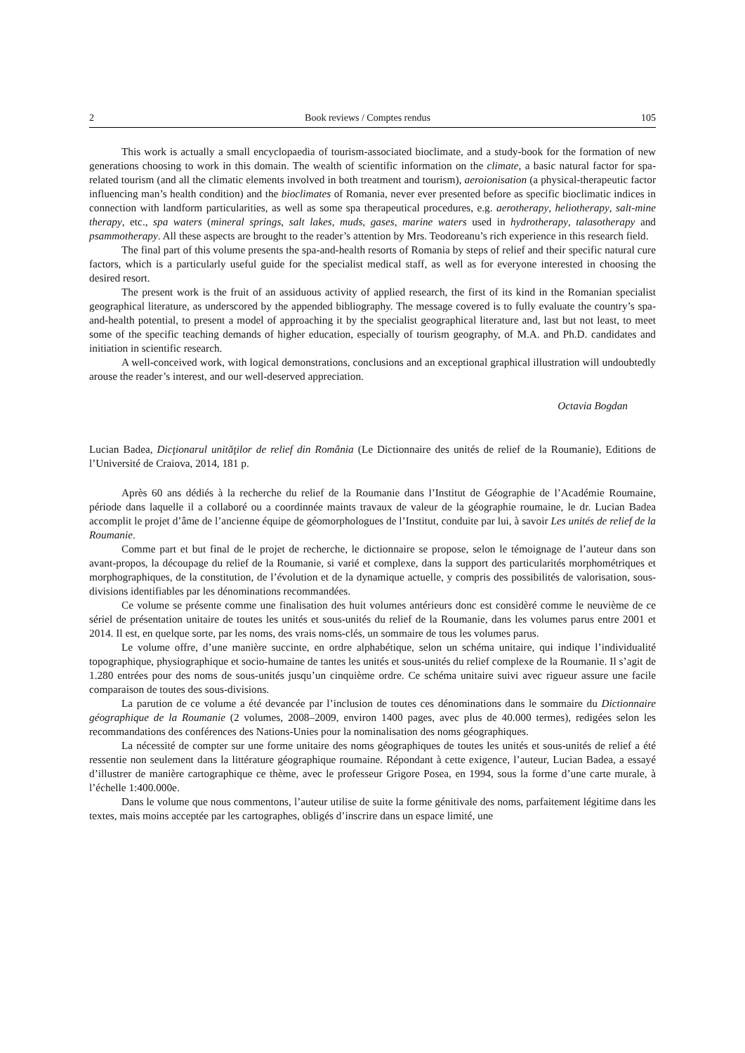2 Book reviews / Comptes rendus 105
This work is actually a small encyclopaedia of tourism-associated bioclimate, and a study-book for the formation of new generations choosing to work in this domain. The wealth of scientific information on the climate, a basic natural factor for spa-related tourism (and all the climatic elements involved in both treatment and tourism), aeroionisation (a physical-therapeutic factor influencing man’s health condition) and the bioclimates of Romania, never ever presented before as specific bioclimatic indices in connection with landform particularities, as well as some spa therapeutical procedures, e.g. aerotherapy, heliotherapy, salt-mine therapy, etc., spa waters (mineral springs, salt lakes, muds, gases, marine waters used in hydrotherapy, talasotherapy and psammotherapy. All these aspects are brought to the reader’s attention by Mrs. Teodoreanu’s rich experience in this research field.
The final part of this volume presents the spa-and-health resorts of Romania by steps of relief and their specific natural cure factors, which is a particularly useful guide for the specialist medical staff, as well as for everyone interested in choosing the desired resort.
The present work is the fruit of an assiduous activity of applied research, the first of its kind in the Romanian specialist geographical literature, as underscored by the appended bibliography. The message covered is to fully evaluate the country’s spa-and-health potential, to present a model of approaching it by the specialist geographical literature and, last but not least, to meet some of the specific teaching demands of higher education, especially of tourism geography, of M.A. and Ph.D. candidates and initiation in scientific research.
A well-conceived work, with logical demonstrations, conclusions and an exceptional graphical illustration will undoubtedly arouse the reader’s interest, and our well-deserved appreciation.
Octavia Bogdan
Lucian Badea, Dicţionarul unităţilor de relief din România (Le Dictionnaire des unités de relief de la Roumanie), Editions de l’Université de Craiova, 2014, 181 p.
Après 60 ans dédiés à la recherche du relief de la Roumanie dans l’Institut de Géographie de l’Académie Roumaine, période dans laquelle il a collaboré ou a coordinnée maints travaux de valeur de la géographie roumaine, le dr. Lucian Badea accomplit le projet d’âme de l’ancienne équipe de géomorphologues de l’Institut, conduite par lui, à savoir Les unités de relief de la Roumanie.
Comme part et but final de le projet de recherche, le dictionnaire se propose, selon le témoignage de l’auteur dans son avant-propos, la découpage du relief de la Roumanie, si varié et complexe, dans la support des particularités morphométriques et morphographiques, de la constitution, de l’évolution et de la dynamique actuelle, y compris des possibilités de valorisation, sous-divisions identifiables par les dénominations recommandées.
Ce volume se présente comme une finalisation des huit volumes antérieurs donc est considèré comme le neuvième de ce sériel de présentation unitaire de toutes les unités et sous-unités du relief de la Roumanie, dans les volumes parus entre 2001 et 2014. Il est, en quelque sorte, par les noms, des vrais noms-clés, un sommaire de tous les volumes parus.
Le volume offre, d’une manière succinte, en ordre alphabétique, selon un schéma unitaire, qui indique l’individualité topographique, physiographique et socio-humaine de tantes les unités et sous-unités du relief complexe de la Roumanie. Il s’agit de 1.280 entrées pour des noms de sous-unités jusqu’un cinquième ordre. Ce schéma unitaire suivi avec rigueur assure une facile comparaison de toutes des sous-divisions.
La parution de ce volume a été devancée par l’inclusion de toutes ces dénominations dans le sommaire du Dictionnaire géographique de la Roumanie (2 volumes, 2008–2009, environ 1400 pages, avec plus de 40.000 termes), redigées selon les recommandations des conférences des Nations-Unies pour la nominalisation des noms géographiques.
La nécessité de compter sur une forme unitaire des noms géographiques de toutes les unités et sous-unités de relief a été ressentie non seulement dans la littérature géographique roumaine. Répondant à cette exigence, l’auteur, Lucian Badea, a essayé d’illustrer de manière cartographique ce thème, avec le professeur Grigore Posea, en 1994, sous la forme d’une carte murale, à l’échelle 1:400.000e.
Dans le volume que nous commentons, l’auteur utilise de suite la forme génitivale des noms, parfaitement légitime dans les textes, mais moins acceptée par les cartographes, obligés d’inscrire dans un espace limité, une